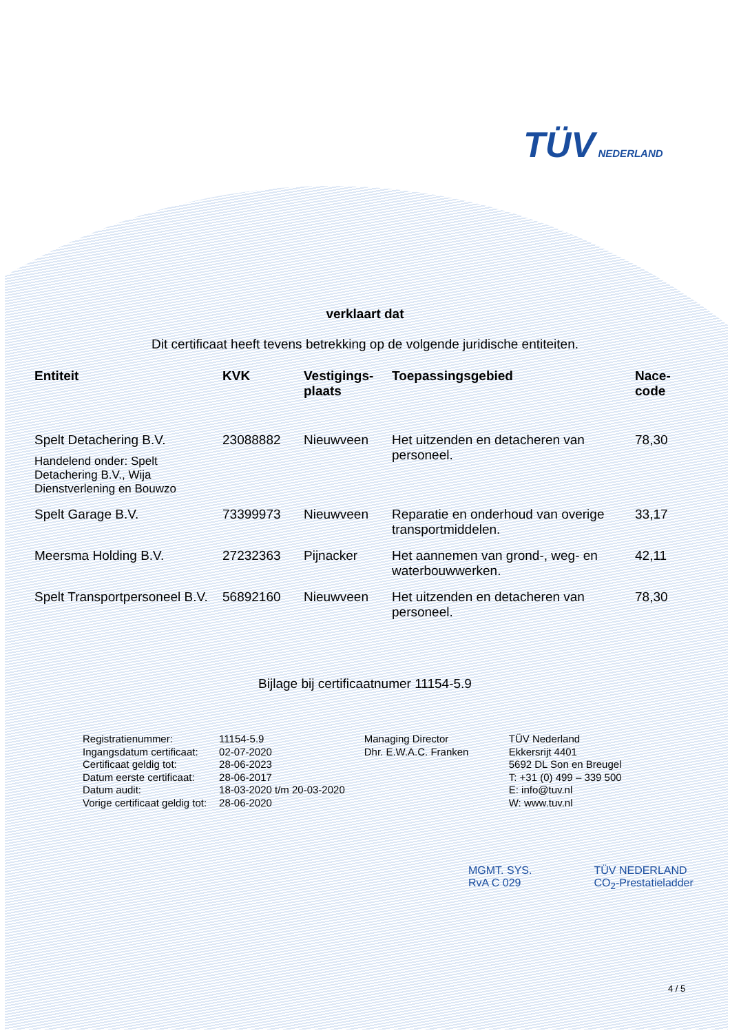TÜV NEDERLAND
verklaart dat
Dit certificaat heeft tevens betrekking op de volgende juridische entiteiten.
| Entiteit | KVK | Vestigings- plaats | Toepassingsgebied | Nace- code |
| --- | --- | --- | --- | --- |
| Spelt Detachering B.V. Handelend onder: Spelt Detachering B.V., Wija Dienstverlening en Bouwzo | 23088882 | Nieuwveen | Het uitzenden en detacheren van personeel. | 78,30 |
| Spelt Garage B.V. | 73399973 | Nieuwveen | Reparatie en onderhoud van overige transportmiddelen. | 33,17 |
| Meersma Holding B.V. | 27232363 | Pijnacker | Het aannemen van grond-, weg- en waterbouwwerken. | 42,11 |
| Spelt Transportpersoneel B.V. | 56892160 | Nieuwveen | Het uitzenden en detacheren van personeel. | 78,30 |
Bijlage bij certificaatnumer 11154-5.9
| Registratienummer: | 11154-5.9 |
| Ingangsdatum certificaat: | 02-07-2020 |
| Certificaat geldig tot: | 28-06-2023 |
| Datum eerste certificaat: | 28-06-2017 |
| Datum audit: | 18-03-2020 t/m 20-03-2020 |
| Vorige certificaat geldig tot: | 28-06-2020 |
Managing Director
Dhr. E.W.A.C. Franken
TÜV Nederland
Ekkersrijt 4401
5692 DL Son en Breugel
T: +31 (0) 499 – 339 500
E: info@tuv.nl
W: www.tuv.nl
MGMT. SYS.
RvA C 029
TÜV NEDERLAND
CO<sub>2</sub>-Prestatieladder
4 / 5